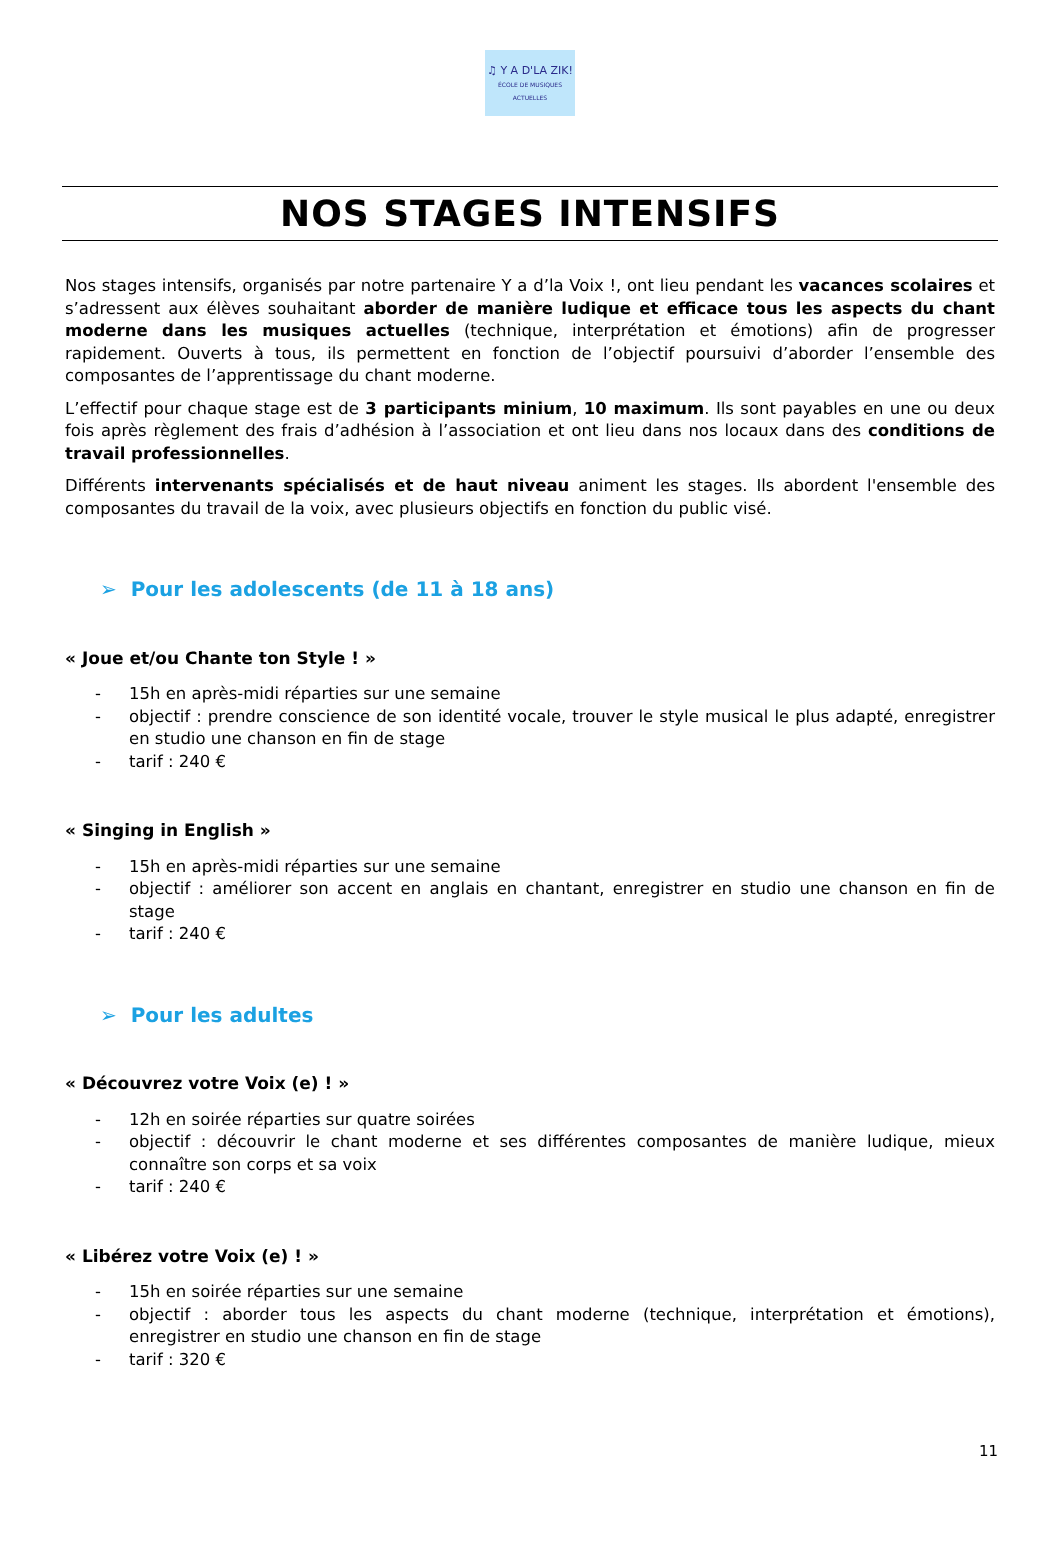♫ Y A D'LA ZIK!
ÉCOLE DE MUSIQUES ACTUELLES
NOS STAGES INTENSIFS
Nos stages intensifs, organisés par notre partenaire Y a d’la Voix !, ont lieu pendant les vacances scolaires et s’adressent aux élèves souhaitant aborder de manière ludique et efficace tous les aspects du chant moderne dans les musiques actuelles (technique, interprétation et émotions) afin de progresser rapidement. Ouverts à tous, ils permettent en fonction de l’objectif poursuivi d’aborder l’ensemble des composantes de l’apprentissage du chant moderne.
L’effectif pour chaque stage est de 3 participants minium, 10 maximum. Ils sont payables en une ou deux fois après règlement des frais d’adhésion à l’association et ont lieu dans nos locaux dans des conditions de travail professionnelles.
Différents intervenants spécialisés et de haut niveau animent les stages. Ils abordent l'ensemble des composantes du travail de la voix, avec plusieurs objectifs en fonction du public visé.
➢ Pour les adolescents (de 11 à 18 ans)
« Joue et/ou Chante ton Style ! »
- 15h en après-midi réparties sur une semaine
- objectif : prendre conscience de son identité vocale, trouver le style musical le plus adapté, enregistrer en studio une chanson en fin de stage
- tarif : 240 €
« Singing in English »
- 15h en après-midi réparties sur une semaine
- objectif : améliorer son accent en anglais en chantant, enregistrer en studio une chanson en fin de stage
- tarif : 240 €
➢ Pour les adultes
« Découvrez votre Voix (e) ! »
- 12h en soirée réparties sur quatre soirées
- objectif : découvrir le chant moderne et ses différentes composantes de manière ludique, mieux connaître son corps et sa voix
- tarif : 240 €
« Libérez votre Voix (e) ! »
- 15h en soirée réparties sur une semaine
- objectif : aborder tous les aspects du chant moderne (technique, interprétation et émotions), enregistrer en studio une chanson en fin de stage
- tarif : 320 €
11